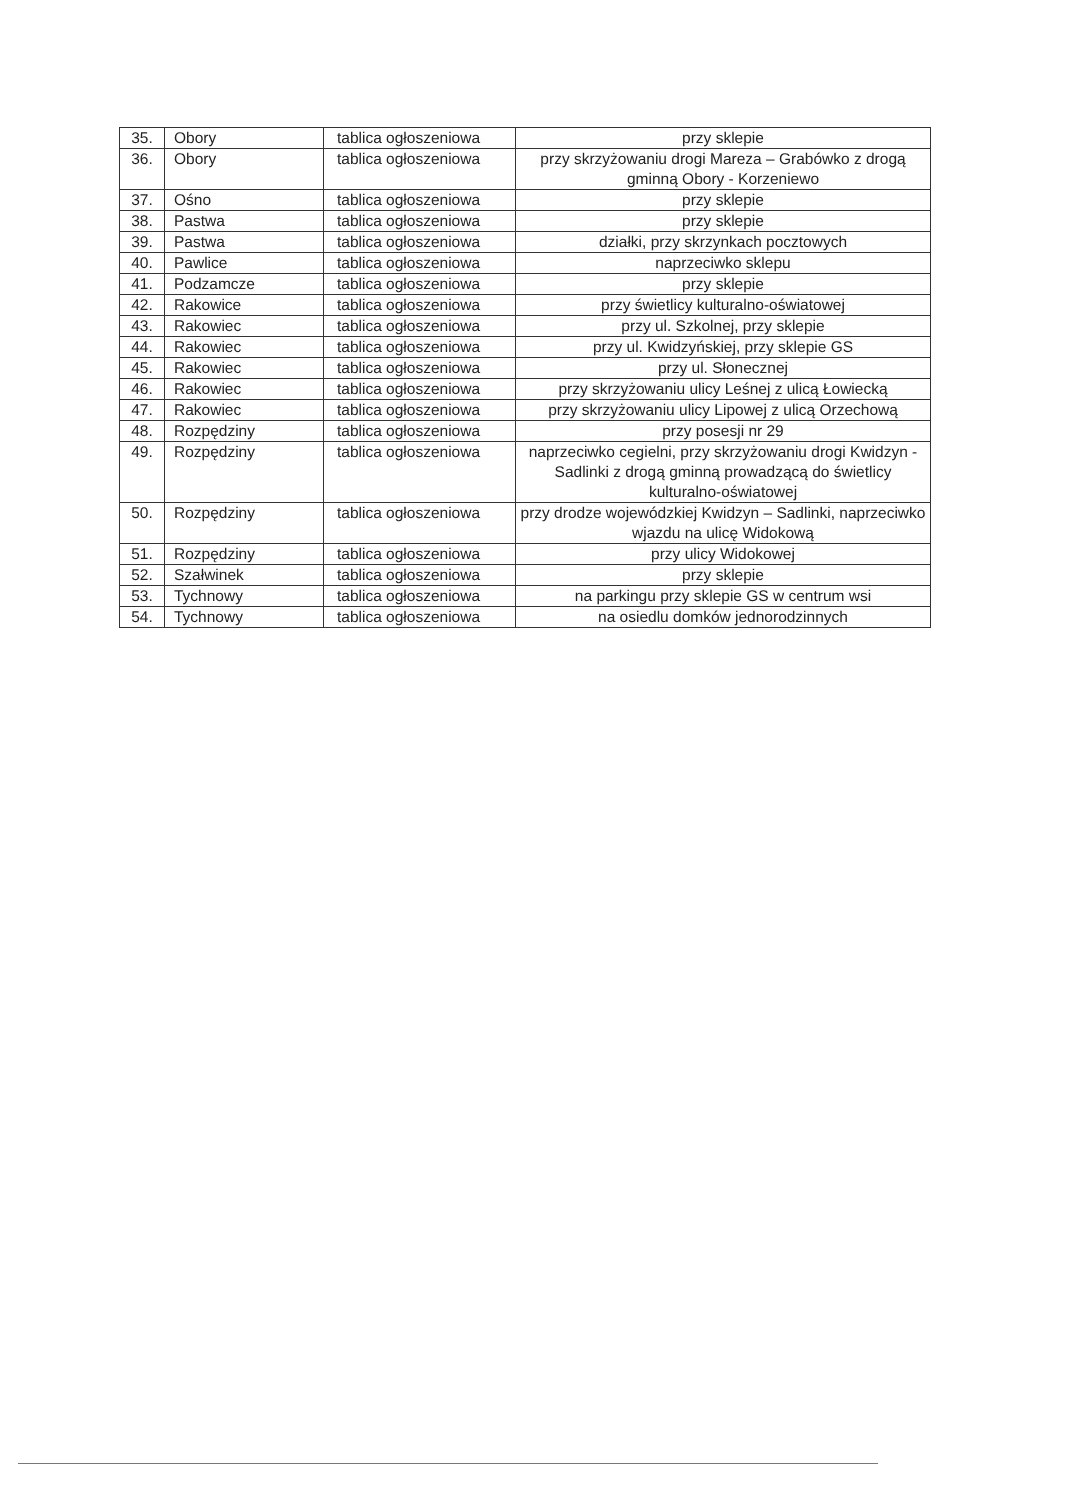| 35. | Obory | tablica ogłoszeniowa | przy sklepie |
| 36. | Obory | tablica ogłoszeniowa | przy skrzyżowaniu drogi Mareza – Grabówko z drogą gminną Obory - Korzeniewo |
| 37. | Ośno | tablica ogłoszeniowa | przy sklepie |
| 38. | Pastwa | tablica ogłoszeniowa | przy sklepie |
| 39. | Pastwa | tablica ogłoszeniowa | działki, przy skrzynkach pocztowych |
| 40. | Pawlice | tablica ogłoszeniowa | naprzeciwko sklepu |
| 41. | Podzamcze | tablica ogłoszeniowa | przy sklepie |
| 42. | Rakowice | tablica ogłoszeniowa | przy świetlicy kulturalno-oświatowej |
| 43. | Rakowiec | tablica ogłoszeniowa | przy ul. Szkolnej, przy sklepie |
| 44. | Rakowiec | tablica ogłoszeniowa | przy ul. Kwidzyńskiej, przy sklepie GS |
| 45. | Rakowiec | tablica ogłoszeniowa | przy ul. Słonecznej |
| 46. | Rakowiec | tablica ogłoszeniowa | przy skrzyżowaniu ulicy Leśnej z ulicą Łowiecką |
| 47. | Rakowiec | tablica ogłoszeniowa | przy skrzyżowaniu ulicy Lipowej z ulicą Orzechową |
| 48. | Rozpędziny | tablica ogłoszeniowa | przy posesji nr 29 |
| 49. | Rozpędziny | tablica ogłoszeniowa | naprzeciwko cegielni, przy skrzyżowaniu drogi Kwidzyn - Sadlinki z drogą gminną prowadzącą do świetlicy kulturalno-oświatowej |
| 50. | Rozpędziny | tablica ogłoszeniowa | przy drodze wojewódzkiej Kwidzyn – Sadlinki, naprzeciwko wjazdu na ulicę Widokową |
| 51. | Rozpędziny | tablica ogłoszeniowa | przy ulicy Widokowej |
| 52. | Szałwinek | tablica ogłoszeniowa | przy sklepie |
| 53. | Tychnowy | tablica ogłoszeniowa | na parkingu przy sklepie GS w centrum wsi |
| 54. | Tychnowy | tablica ogłoszeniowa | na osiedlu domków jednorodzinnych |